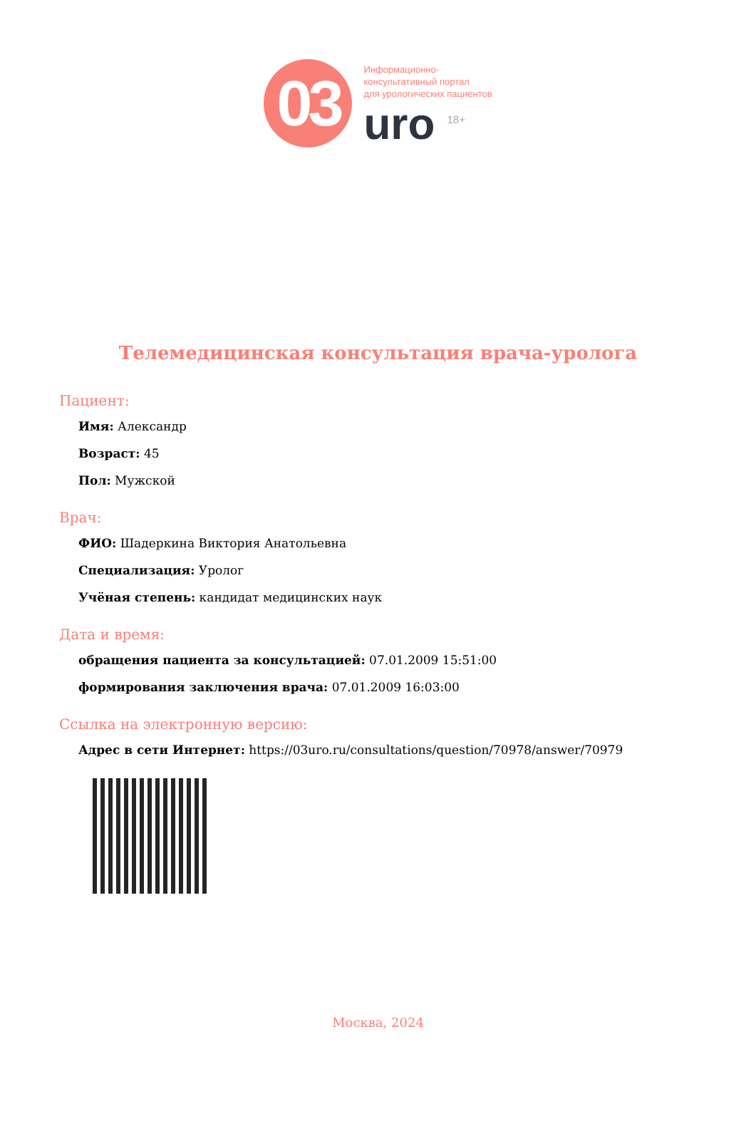03
Информационно-
консультативный портал
для урологических пациентов
uro <sup>18+</sup>
Телемедицинская консультация врача-уролога
Пациент:
Имя: Александр
Возраст: 45
Пол: Мужской
Врач:
ФИО: Шадеркина Виктория Анатольевна
Специализация: Уролог
Учёная степень: кандидат медицинских наук
Дата и время:
обращения пациента за консультацией: 07.01.2009 15:51:00
формирования заключения врача: 07.01.2009 16:03:00
Ссылка на электронную версию:
Адрес в сети Интернет: https://03uro.ru/consultations/question/70978/answer/70979
Москва, 2024